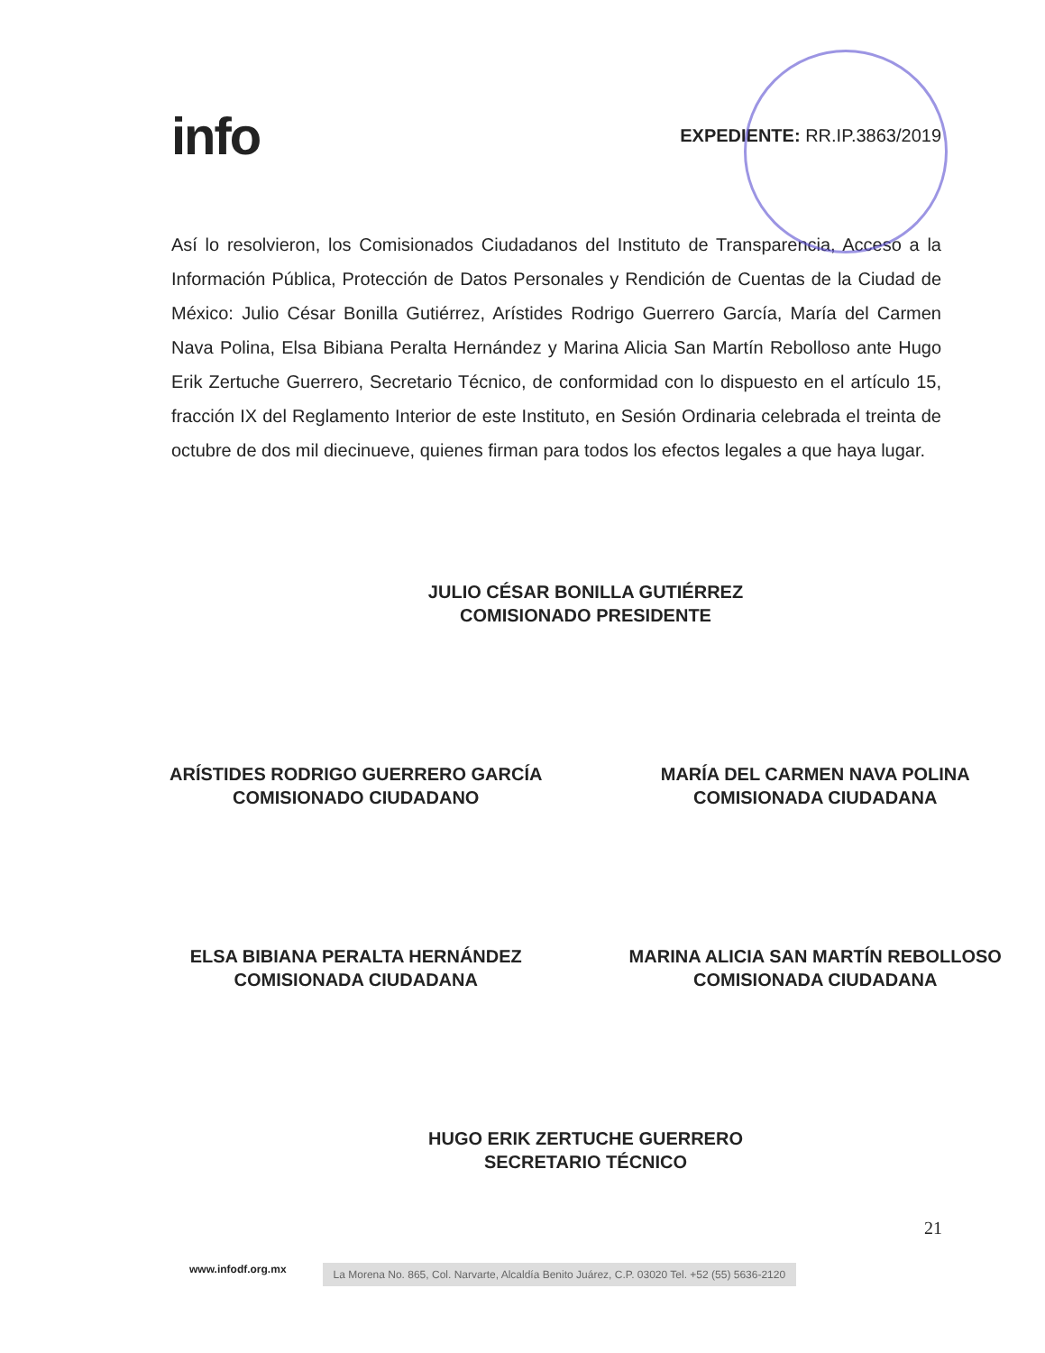info
EXPEDIENTE: RR.IP.3863/2019
Así lo resolvieron, los Comisionados Ciudadanos del Instituto de Transparencia, Acceso a la Información Pública, Protección de Datos Personales y Rendición de Cuentas de la Ciudad de México: Julio César Bonilla Gutiérrez, Arístides Rodrigo Guerrero García, María del Carmen Nava Polina, Elsa Bibiana Peralta Hernández y Marina Alicia San Martín Rebolloso ante Hugo Erik Zertuche Guerrero, Secretario Técnico, de conformidad con lo dispuesto en el artículo 15, fracción IX del Reglamento Interior de este Instituto, en Sesión Ordinaria celebrada el treinta de octubre de dos mil diecinueve, quienes firman para todos los efectos legales a que haya lugar.
JULIO CÉSAR BONILLA GUTIÉRREZ
COMISIONADO PRESIDENTE
ARÍSTIDES RODRIGO GUERRERO GARCÍA
COMISIONADO CIUDADANO
MARÍA DEL CARMEN NAVA POLINA
COMISIONADA CIUDADANA
ELSA BIBIANA PERALTA HERNÁNDEZ
COMISIONADA CIUDADANA
MARINA ALICIA SAN MARTÍN REBOLLOSO
COMISIONADA CIUDADANA
HUGO ERIK ZERTUCHE GUERRERO
SECRETARIO TÉCNICO
21
www.infodf.org.mx La Morena No. 865, Col. Narvarte, Alcaldía Benito Juárez, C.P. 03020 Tel. +52 (55) 5636-2120